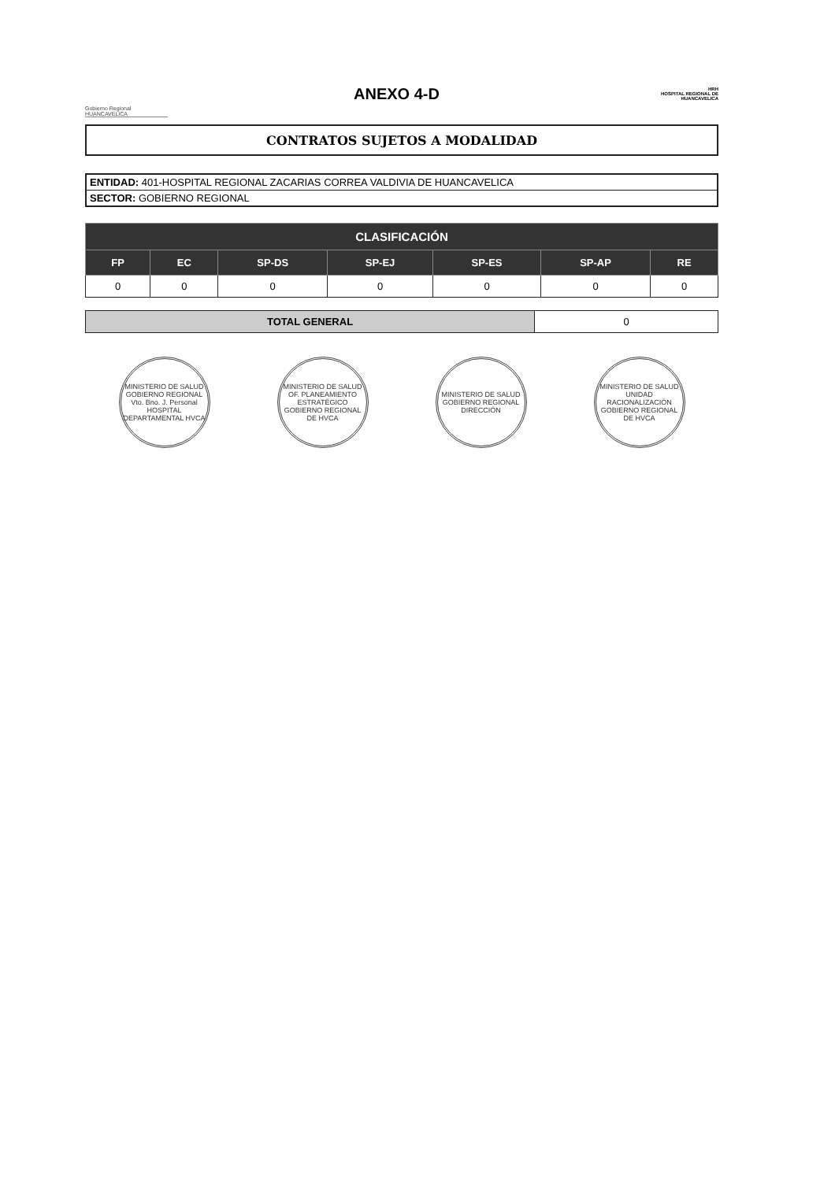Gobierno Regional HUANCAVELICA
ANEXO 4-D
HRH
HOSPITAL REGIONAL DE HUANCAVELICA
CONTRATOS SUJETOS A MODALIDAD
ENTIDAD: 401-HOSPITAL REGIONAL ZACARIAS CORREA VALDIVIA DE HUANCAVELICA
SECTOR: GOBIERNO REGIONAL
| CLASIFICACIÓN | | | | | | |
| --- | --- | --- | --- | --- | --- | --- |
| FP | EC | SP-DS | SP-EJ | SP-ES | SP-AP | RE |
| 0 | 0 | 0 | 0 | 0 | 0 | 0 |
| TOTAL GENERAL | 0 |
MINISTERIO DE SALUD GOBIERNO REGIONAL Vto. Bno. J. Personal HOSPITAL DEPARTAMENTAL HVCA
MINISTERIO DE SALUD OF. PLANEAMIENTO ESTRATÉGICO GOBIERNO REGIONAL DE HVCA
MINISTERIO DE SALUD GOBIERNO REGIONAL DIRECCIÓN
MINISTERIO DE SALUD UNIDAD RACIONALIZACIÓN GOBIERNO REGIONAL DE HVCA